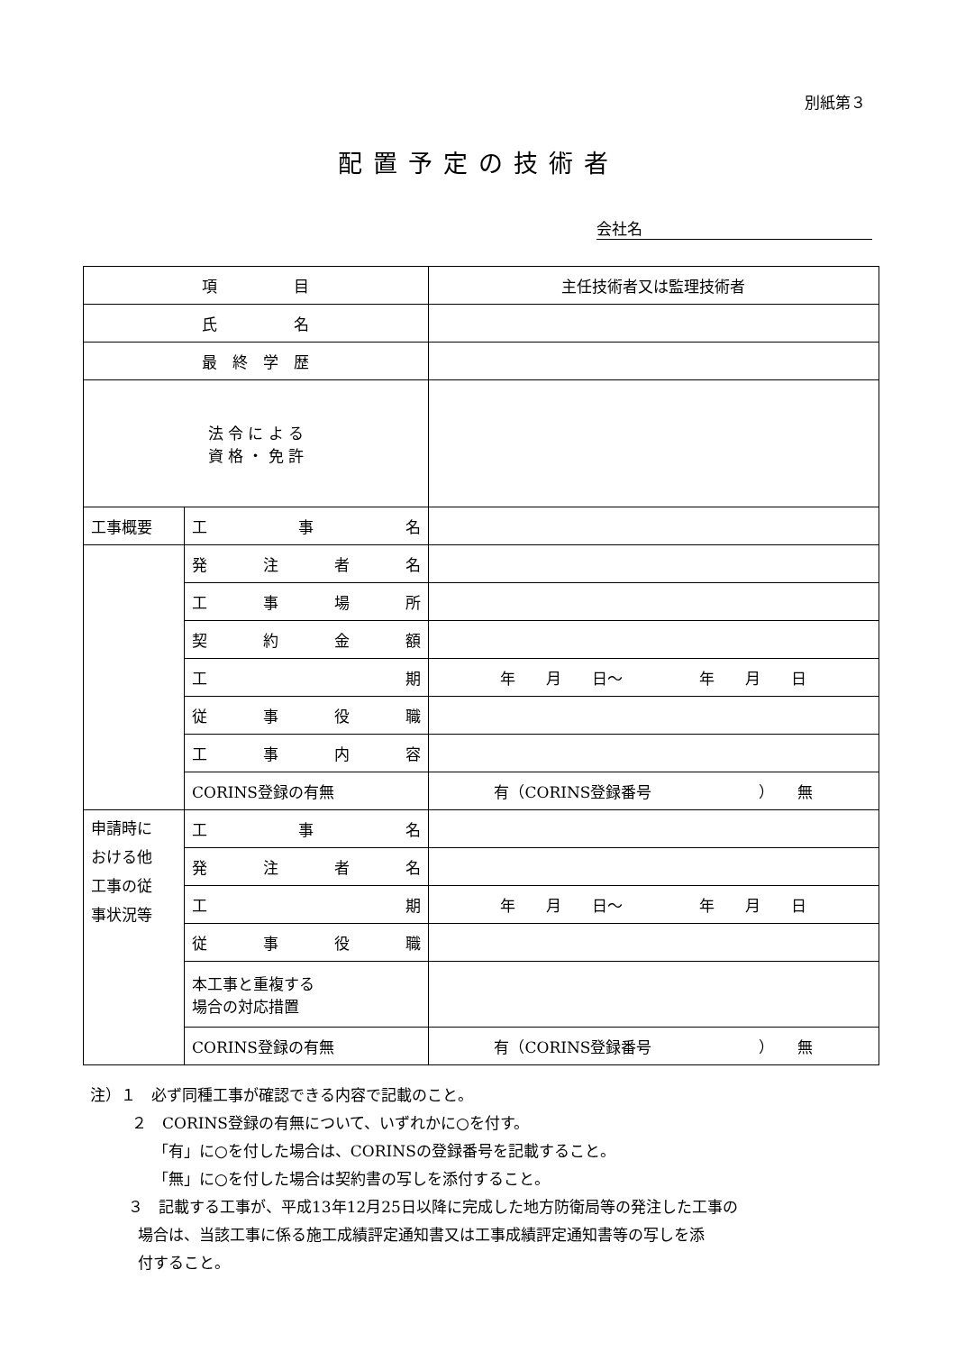別紙第３
配置予定の技術者
会社名
| 項 目 | | 主任技術者又は監理技術者 |
| 氏 名 | | |
| 最 終 学 歴 | | |
| 法 令 に よ る 資 格 ・ 免 許 | | |
| 工事概要 | 工 事 名 | |
| | 発 注 者 名 | |
| | 工 事 場 所 | |
| | 契 約 金 額 | |
| | 工 期 | 年 月 日～ 年 月 日 |
| | 従 事 役 職 | |
| | 工 事 内 容 | |
| | CORINS登録の有無 | 有（CORINS登録番号 ） 無 |
| 申請時に おける他 工事の従 事状況等 | 工 事 名 | |
| | 発 注 者 名 | |
| | 工 期 | 年 月 日～ 年 月 日 |
| | 従 事 役 職 | |
| | 本工事と重複する 場合の対応措置 | |
| | CORINS登録の有無 | 有（CORINS登録番号 ） 無 |
注）１　必ず同種工事が確認できる内容で記載のこと。
２　CORINS登録の有無について、いずれかに○を付す。
「有」に○を付した場合は、CORINSの登録番号を記載すること。
「無」に○を付した場合は契約書の写しを添付すること。
３　記載する工事が、平成13年12月25日以降に完成した地方防衛局等の発注した工事の
場合は、当該工事に係る施工成績評定通知書又は工事成績評定通知書等の写しを添
付すること。